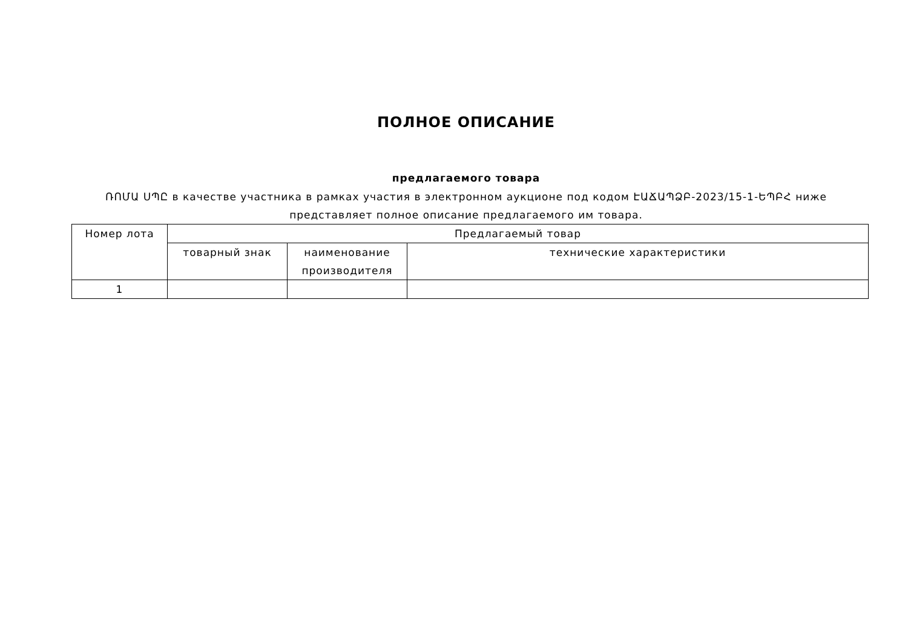ПОЛНОЕ ОПИСАНИЕ
предлагаемого товара
ՌՈՄԱ ՍՊԸ в качестве участника в рамках участия в электронном аукционе под кодом ԷԱՃԱՊՁԲ-2023/15-1-ԵՊԲՀ ниже представляет полное описание предлагаемого им товара.
| Номер лота | Предлагаемый товар | | |
| --- | --- | --- | --- |
| | товарный знак | наименование производителя | технические характеристики |
| 1 | | | |